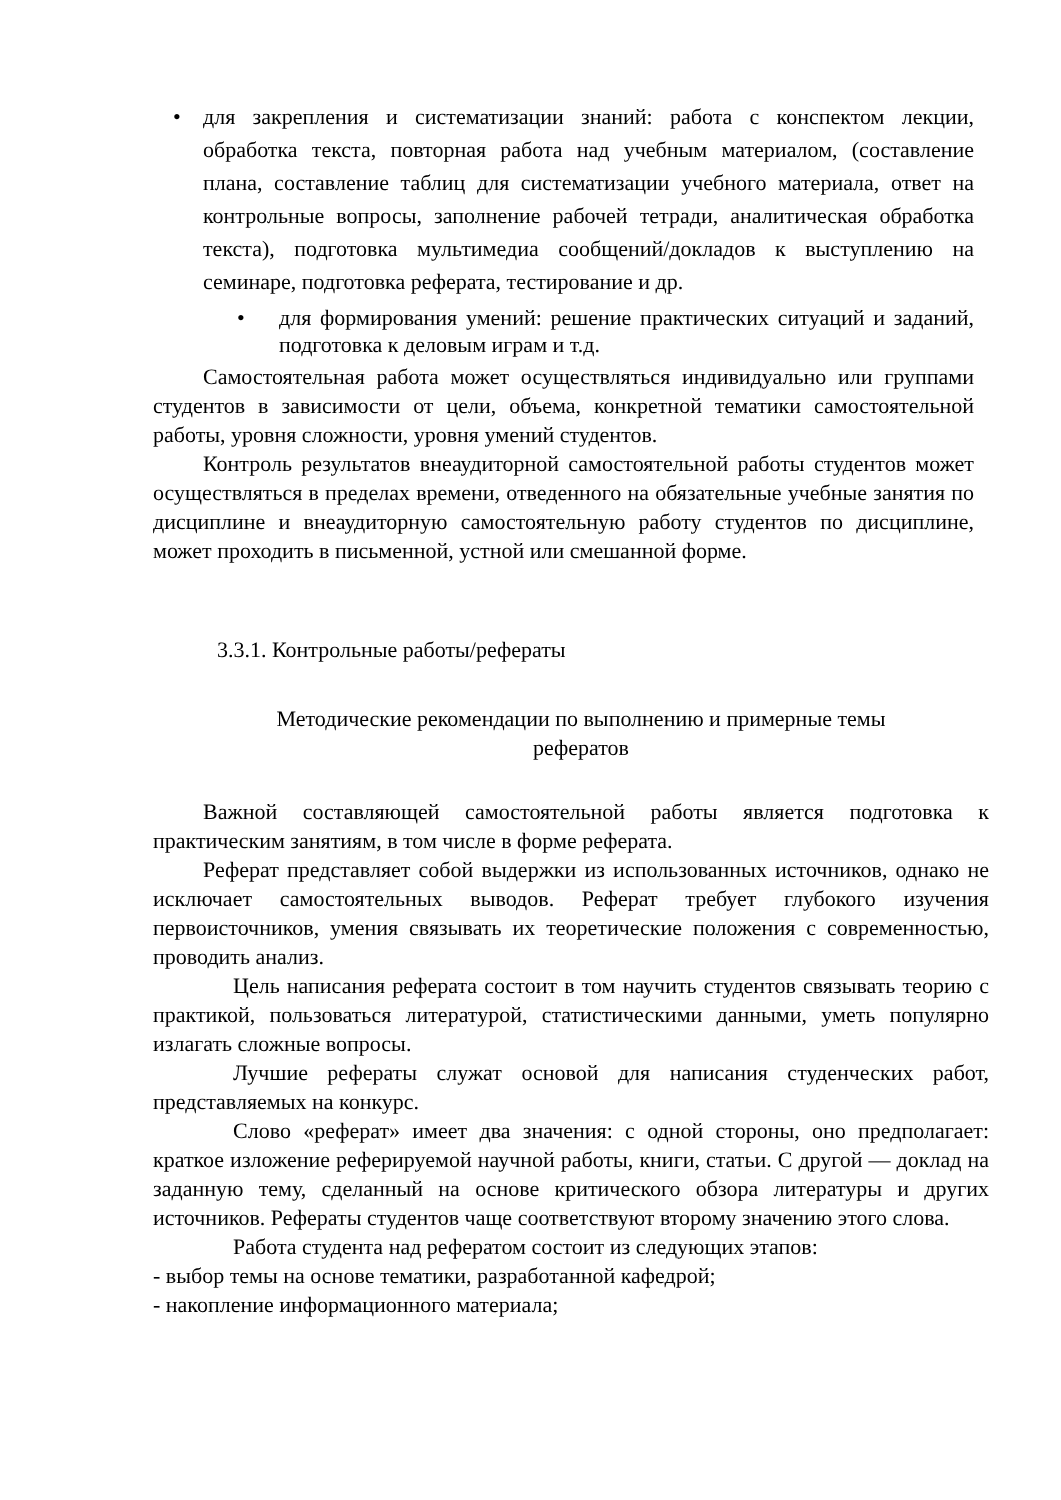•
для закрепления и систематизации знаний: работа с конспектом лекции, обработка текста, повторная работа над учебным материалом, (составление плана, составление таблиц для систематизации учебного материала, ответ на контрольные вопросы, заполнение рабочей тетради, аналитическая обработка текста), подготовка мультимедиа сообщений/докладов к выступлению на семинаре, подготовка реферата, тестирование и др.
•
для формирования умений: решение практических ситуаций и заданий, подготовка к деловым играм и т.д.
Самостоятельная работа может осуществляться индивидуально или группами студентов в зависимости от цели, объема, конкретной тематики самостоятельной работы, уровня сложности, уровня умений студентов.
Контроль результатов внеаудиторной самостоятельной работы студентов может осуществляться в пределах времени, отведенного на обязательные учебные занятия по дисциплине и внеаудиторную самостоятельную работу студентов по дисциплине, может проходить в письменной, устной или смешанной форме.
3.3.1. Контрольные работы/рефераты
Методические рекомендации по выполнению и примерные темы
рефератов
Важной составляющей самостоятельной работы является подготовка к практическим занятиям, в том числе в форме реферата.
Реферат представляет собой выдержки из использованных источников, однако не исключает самостоятельных выводов. Реферат требует глубокого изучения первоисточников, умения связывать их теоретические положения с современностью, проводить анализ.
Цель написания реферата состоит в том научить студентов связывать теорию с практикой, пользоваться литературой, статистическими данными, уметь популярно излагать сложные вопросы.
Лучшие рефераты служат основой для написания студенческих работ, представляемых на конкурс.
Слово «реферат» имеет два значения: с одной стороны, оно предполагает: краткое изложение реферируемой научной работы, книги, статьи. С другой — доклад на заданную тему, сделанный на основе критического обзора литературы и других источников. Рефераты студентов чаще соответствуют второму значению этого слова.
Работа студента над рефератом состоит из следующих этапов:
- выбор темы на основе тематики, разработанной кафедрой;
- накопление информационного материала;